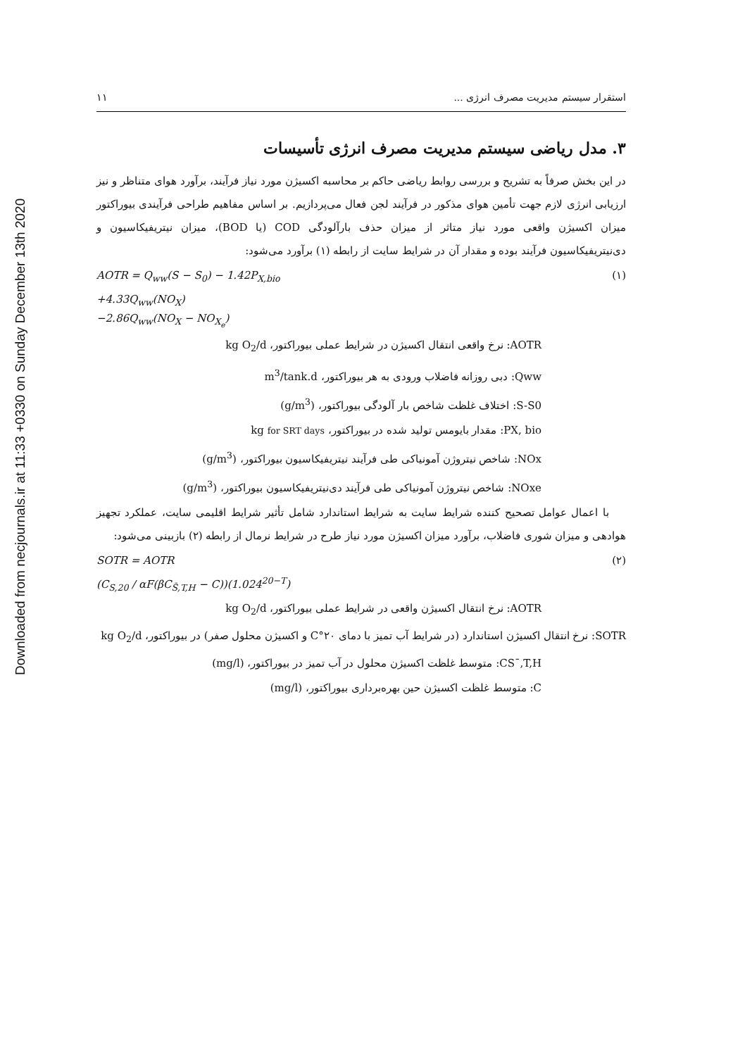Downloaded from necjournals.ir at 11:33 +0330 on Sunday December 13th 2020
استقرار سیستم مدیریت مصرف انرژی ... ۱۱
۳. مدل ریاضی سیستم مدیریت مصرف انرژی تأسیسات
در این بخش صرفاً به تشریح و بررسی روابط ریاضی حاکم بر محاسبه اکسیژن مورد نیاز فرآیند، برآورد هوای متناظر و نیز ارزیابی انرژی لازم جهت تأمین هوای مذکور در فرآیند لجن فعال می‌پردازیم. بر اساس مفاهیم طراحی فرآیندی بیوراکتور میزان اکسیژن واقعی مورد نیاز متاثر از میزان حذف بارآلودگی COD (یا BOD)، میزان نیتریفیکاسیون و دی‌نیتریفیکاسیون فرآیند بوده و مقدار آن در شرایط سایت از رابطه (۱) برآورد می‌شود:
AOTR = Q<sub>ww</sub>(S − S<sub>0</sub>) − 1.42P<sub>X,bio</sub> (۱)
+4.33Q<sub>ww</sub>(NO<sub>X</sub>)
−2.86Q<sub>ww</sub>(NO<sub>X</sub> − NO<sub>X<sub>e</sub></sub>)
AOTR: نرخ واقعی انتقال اکسیژن در شرایط عملی بیوراکتور، kg O<sub>2</sub>/d
Qww: دبی روزانه فاضلاب ورودی به هر بیوراکتور، m<sup>3</sup>/tank.d
S-S0: اختلاف غلظت شاخص بار آلودگی بیوراکتور، (g/m<sup>3</sup>)
PX, bio: مقدار بایومس تولید شده در بیوراکتور، kg for SRT days
NOx: شاخص نیتروژن آمونیاکی طی فرآیند نیتریفیکاسیون بیوراکتور، (g/m<sup>3</sup>)
NOxe: شاخص نیتروژن آمونیاکی طی فرآیند دی‌نیتریفیکاسیون بیوراکتور، (g/m<sup>3</sup>)
با اعمال عوامل تصحیح کننده شرایط سایت به شرایط استاندارد شامل تأثیر شرایط اقلیمی سایت، عملکرد تجهیز هوادهی و میزان شوری فاضلاب، برآورد میزان اکسیژن مورد نیاز طرح در شرایط نرمال از رابطه (۲) بازبینی می‌شود:
SOTR = AOTR (۲)
(C<sub>S,20</sub> / αF(βC<sub>S̄,T,H</sub> − C))(1.024<sup>20−T</sup>)
AOTR: نرخ انتقال اکسیژن واقعی در شرایط عملی بیوراکتور، kg O<sub>2</sub>/d
SOTR: نرخ انتقال اکسیژن استاندارد (در شرایط آب تمیز با دمای ۲۰°C و اکسیژن محلول صفر) در بیوراکتور، kg O<sub>2</sub>/d
CS¯,T,H: متوسط غلظت اکسیژن محلول در آب تمیز در بیوراکتور، (mg/l)
C: متوسط غلظت اکسیژن حین بهره‌برداری بیوراکتور، (mg/l)